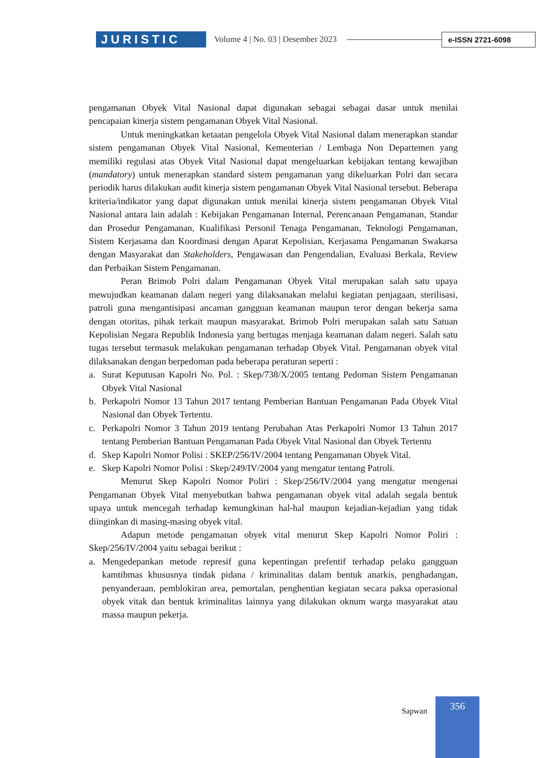JURISTIC
Volume 4 | No. 03 | Desember 2023
e-ISSN 2721-6098
pengamanan Obyek Vital Nasional dapat digunakan sebagai sebagai dasar untuk menilai pencapaian kinerja sistem pengamanan Obyek Vital Nasional.
Untuk meningkatkan ketaatan pengelola Obyek Vital Nasional dalam menerapkan standar sistem pengamanan Obyek Vital Nasional, Kementerian / Lembaga Non Departemen yang memiliki regulasi atas Obyek Vital Nasional dapat mengeluarkan kebijakan tentang kewajiban (mandatory) untuk menerapkan standard sistem pengamanan yang dikeluarkan Polri dan secara periodik harus dilakukan audit kinerja sistem pengamanan Obyek Vital Nasional tersebut. Beberapa kriteria/indikator yang dapat digunakan untuk menilai kinerja sistem pengamanan Obyek Vital Nasional antara lain adalah : Kebijakan Pengamanan Internal, Perencanaan Pengamanan, Standar dan Prosedur Pengamanan, Kualifikasi Personil Tenaga Pengamanan, Teknologi Pengamanan, Sistem Kerjasama dan Koordinasi dengan Aparat Kepolisian, Kerjasama Pengamanan Swakarsa dengan Masyarakat dan Stakeholders, Pengawasan dan Pengendalian, Evaluasi Berkala, Review dan Perbaikan Sistem Pengamanan.
Peran Brimob Polri dalam Pengamanan Obyek Vital merupakan salah satu upaya mewujudkan keamanan dalam negeri yang dilaksanakan melalui kegiatan penjagaan, sterilisasi, patroli guna mengantisipasi ancaman gangguan keamanan maupun teror dengan bekerja sama dengan otoritas, pihak terkait maupun masyarakat. Brimob Polri merupakan salah satu Satuan Kepolisian Negara Republik Indonesia yang bertugas menjaga keamanan dalam negeri. Salah satu tugas tersebut termasuk melakukan pengamanan terhadap Obyek Vital. Pengamanan obyek vital dilaksanakan dengan berpedoman pada beberapa peraturan seperti :
a. Surat Keputusan Kapolri No. Pol. : Skep/738/X/2005 tentang Pedoman Sistem Pengamanan Obyek Vital Nasional
b. Perkapolri Nomor 13 Tahun 2017 tentang Pemberian Bantuan Pengamanan Pada Obyek Vital Nasional dan Obyek Tertentu.
c. Perkapolri Nomor 3 Tahun 2019 tentang Perubahan Atas Perkapolri Nomor 13 Tahun 2017 tentang Pemberian Bantuan Pengamanan Pada Obyek Vital Nasional dan Obyek Tertentu
d. Skep Kapolri Nomor Polisi : SKEP/256/IV/2004 tentang Pengamanan Obyek Vital.
e. Skep Kapolri Nomor Polisi : Skep/249/IV/2004 yang mengatur tentang Patroli.
Menurut Skep Kapolri Nomor Poliri : Skep/256/IV/2004 yang mengatur mengenai Pengamanan Obyek Vital menyebutkan bahwa pengamanan obyek vital adalah segala bentuk upaya untuk mencegah terhadap kemungkinan hal-hal maupun kejadian-kejadian yang tidak diinginkan di masing-masing obyek vital.
Adapun metode pengamanan obyek vital menurut Skep Kapolri Nomor Poliri : Skep/256/IV/2004 yaitu sebagai berikut :
a. Mengedepankan metode represif guna kepentingan prefentif terhadap pelaku gangguan kamtibmas khususnya tindak pidana / kriminalitas dalam bentuk anarkis, penghadangan, penyanderaan, pemblokiran area, pemortalan, penghentian kegiatan secara paksa operasional obyek vitak dan bentuk kriminalitas lainnya yang dilakukan oknum warga masyarakat atau massa maupun pekerja.
Sapwan
356